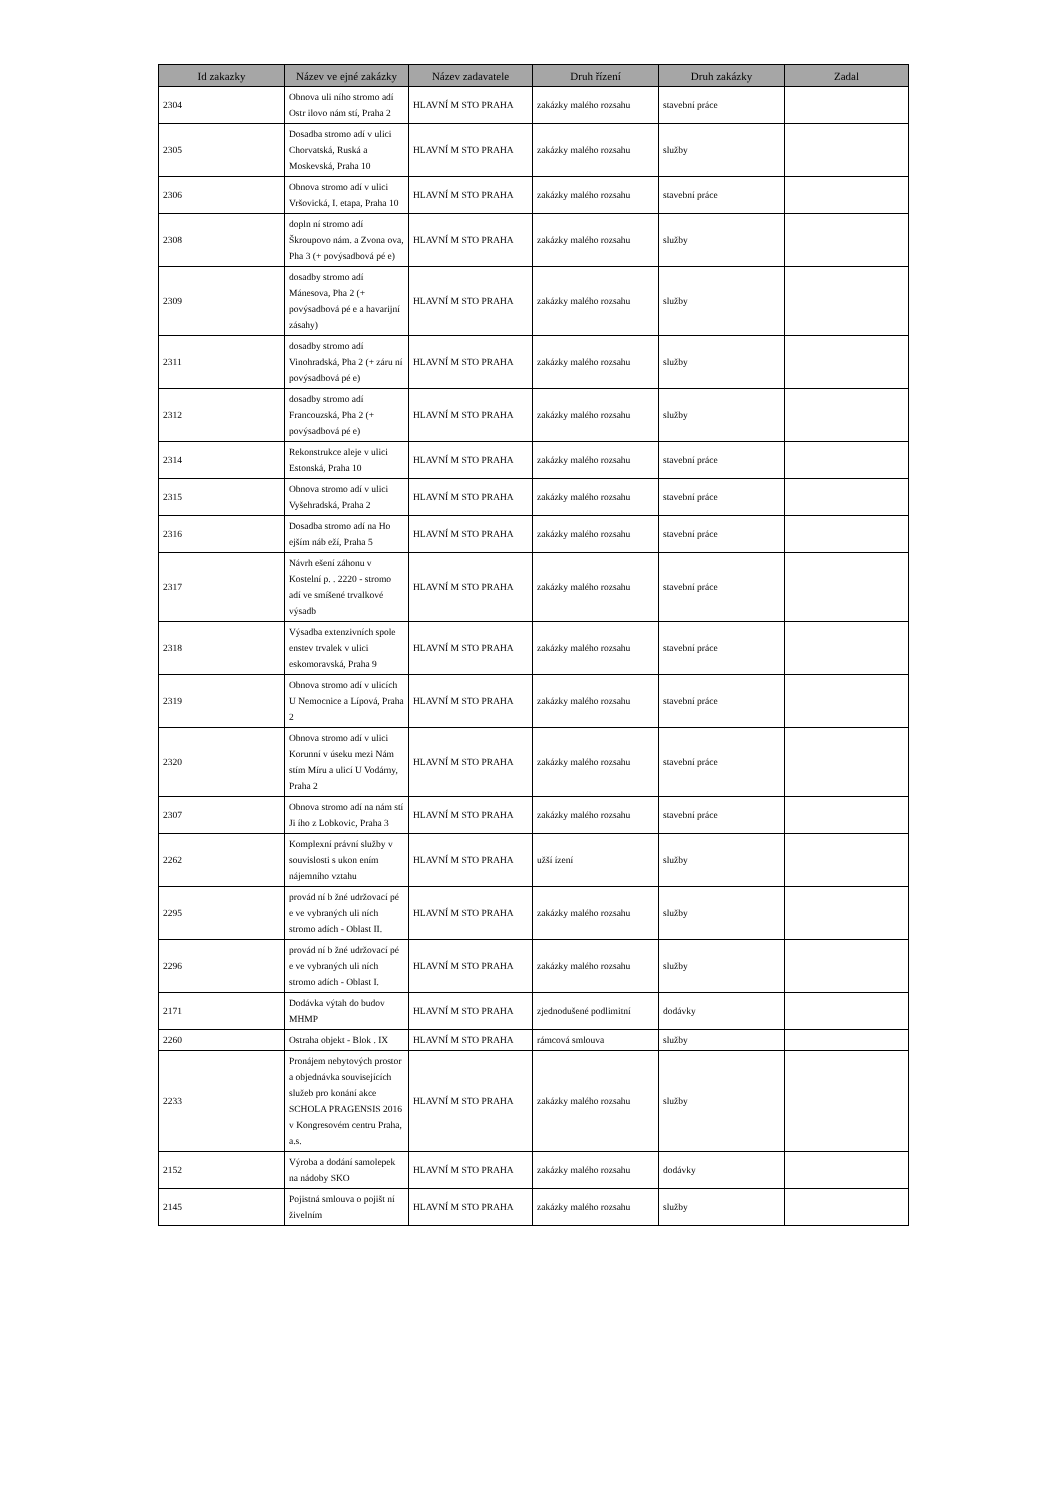| Id zakazky | Název ve ejné zakázky | Název zadavatele | Druh řízení | Druh zakázky | Zadal |
| --- | --- | --- | --- | --- | --- |
| 2304 | Obnova uli ního stromo adí Ostr ilovo nám stí, Praha 2 | HLAVNÍ M STO PRAHA | zakázky malého rozsahu | stavební práce | |
| 2305 | Dosadba stromo adí v ulici Chorvatská, Ruská a Moskevská, Praha 10 | HLAVNÍ M STO PRAHA | zakázky malého rozsahu | služby | |
| 2306 | Obnova stromo adí v ulici Vršovická, I. etapa, Praha 10 | HLAVNÍ M STO PRAHA | zakázky malého rozsahu | stavební práce | |
| 2308 | dopln ní stromo adí Škroupovo nám. a Zvona ova, Pha 3 (+ povýsadbová pé e) | HLAVNÍ M STO PRAHA | zakázky malého rozsahu | služby | |
| 2309 | dosadby stromo adí Mánesova, Pha 2 (+ povýsadbová pé e a havarijní zásahy) | HLAVNÍ M STO PRAHA | zakázky malého rozsahu | služby | |
| 2311 | dosadby stromo adí Vinohradská, Pha 2 (+ záru ní povýsadbová pé e) | HLAVNÍ M STO PRAHA | zakázky malého rozsahu | služby | |
| 2312 | dosadby stromo adí Francouzská, Pha 2 (+ povýsadbová pé e) | HLAVNÍ M STO PRAHA | zakázky malého rozsahu | služby | |
| 2314 | Rekonstrukce aleje v ulici Estonská, Praha 10 | HLAVNÍ M STO PRAHA | zakázky malého rozsahu | stavební práce | |
| 2315 | Obnova stromo adí v ulici Vyšehradská, Praha 2 | HLAVNÍ M STO PRAHA | zakázky malého rozsahu | stavební práce | |
| 2316 | Dosadba stromo adí na Ho ejším náb eží, Praha 5 | HLAVNÍ M STO PRAHA | zakázky malého rozsahu | stavební práce | |
| 2317 | Návrh ešení záhonu v Kostelní p. . 2220 - stromo adí ve smíšené trvalkové výsadb | HLAVNÍ M STO PRAHA | zakázky malého rozsahu | stavební práce | |
| 2318 | Výsadba extenzivních spole enstev trvalek v ulici eskomoravská, Praha 9 | HLAVNÍ M STO PRAHA | zakázky malého rozsahu | stavební práce | |
| 2319 | Obnova stromo adí v ulicích U Nemocnice a Lípová, Praha 2 | HLAVNÍ M STO PRAHA | zakázky malého rozsahu | stavební práce | |
| 2320 | Obnova stromo adí v ulici Korunní v úseku mezi Nám stím Míru a ulicí U Vodárny, Praha 2 | HLAVNÍ M STO PRAHA | zakázky malého rozsahu | stavební práce | |
| 2307 | Obnova stromo adí na nám stí Ji ího z Lobkovic, Praha 3 | HLAVNÍ M STO PRAHA | zakázky malého rozsahu | stavební práce | |
| 2262 | Komplexní právní služby v souvislosti s ukon ením nájemního vztahu | HLAVNÍ M STO PRAHA | užší ízení | služby | |
| 2295 | provád ní b žné udržovací pé e ve vybraných uli ních stromo adích - Oblast II. | HLAVNÍ M STO PRAHA | zakázky malého rozsahu | služby | |
| 2296 | provád ní b žné udržovací pé e ve vybraných uli ních stromo adích - Oblast I. | HLAVNÍ M STO PRAHA | zakázky malého rozsahu | služby | |
| 2171 | Dodávka výtah do budov MHMP | HLAVNÍ M STO PRAHA | zjednodušené podlimitní | dodávky | |
| 2260 | Ostraha objekt - Blok . IX | HLAVNÍ M STO PRAHA | rámcová smlouva | služby | |
| 2233 | Pronájem nebytových prostor a objednávka souvisejících služeb pro konání akce SCHOLA PRAGENSIS 2016 v Kongresovém centru Praha, a.s. | HLAVNÍ M STO PRAHA | zakázky malého rozsahu | služby | |
| 2152 | Výroba a dodání samolepek na nádoby SKO | HLAVNÍ M STO PRAHA | zakázky malého rozsahu | dodávky | |
| 2145 | Pojistná smlouva o pojišt ní živelním | HLAVNÍ M STO PRAHA | zakázky malého rozsahu | služby | |